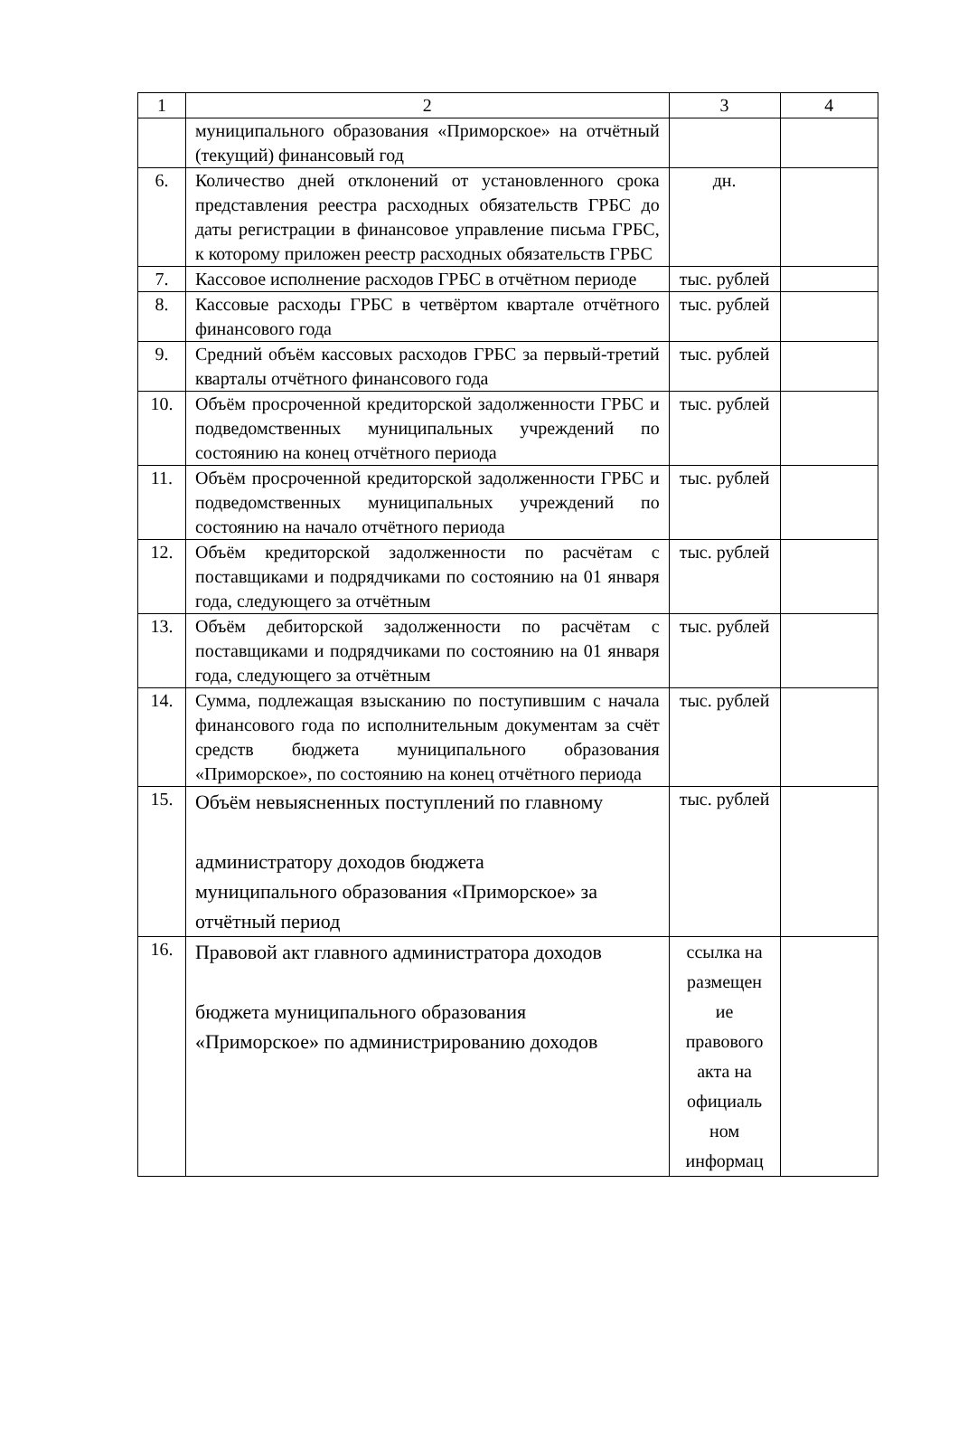| 1 | 2 | 3 | 4 |
| --- | --- | --- | --- |
| | муниципального образования «Приморское» на отчётный (текущий) финансовый год | | |
| 6. | Количество дней отклонений от установленного срока представления реестра расходных обязательств ГРБС до даты регистрации в финансовое управление письма ГРБС, к которому приложен реестр расходных обязательств ГРБС | дн. | |
| 7. | Кассовое исполнение расходов ГРБС в отчётном периоде | тыс. рублей | |
| 8. | Кассовые расходы ГРБС в четвёртом квартале отчётного финансового года | тыс. рублей | |
| 9. | Средний объём кассовых расходов ГРБС за первый-третий кварталы отчётного финансового года | тыс. рублей | |
| 10. | Объём просроченной кредиторской задолженности ГРБС и подведомственных муниципальных учреждений по состоянию на конец отчётного периода | тыс. рублей | |
| 11. | Объём просроченной кредиторской задолженности ГРБС и подведомственных муниципальных учреждений по состоянию на начало отчётного периода | тыс. рублей | |
| 12. | Объём кредиторской задолженности по расчётам с поставщиками и подрядчиками по состоянию на 01 января года, следующего за отчётным | тыс. рублей | |
| 13. | Объём дебиторской задолженности по расчётам с поставщиками и подрядчиками по состоянию на 01 января года, следующего за отчётным | тыс. рублей | |
| 14. | Сумма, подлежащая взысканию по поступившим с начала финансового года по исполнительным документам за счёт средств бюджета муниципального образования «Приморское», по состоянию на конец отчётного периода | тыс. рублей | |
| 15. | Объём невыясненных поступлений по главному администратору доходов бюджета муниципального образования «Приморское» за отчётный период | тыс. рублей | |
| 16. | Правовой акт главного администратора доходов бюджета муниципального образования «Приморское» по администрированию доходов | ссылка на размещен ие правового акта на официаль ном информац | |